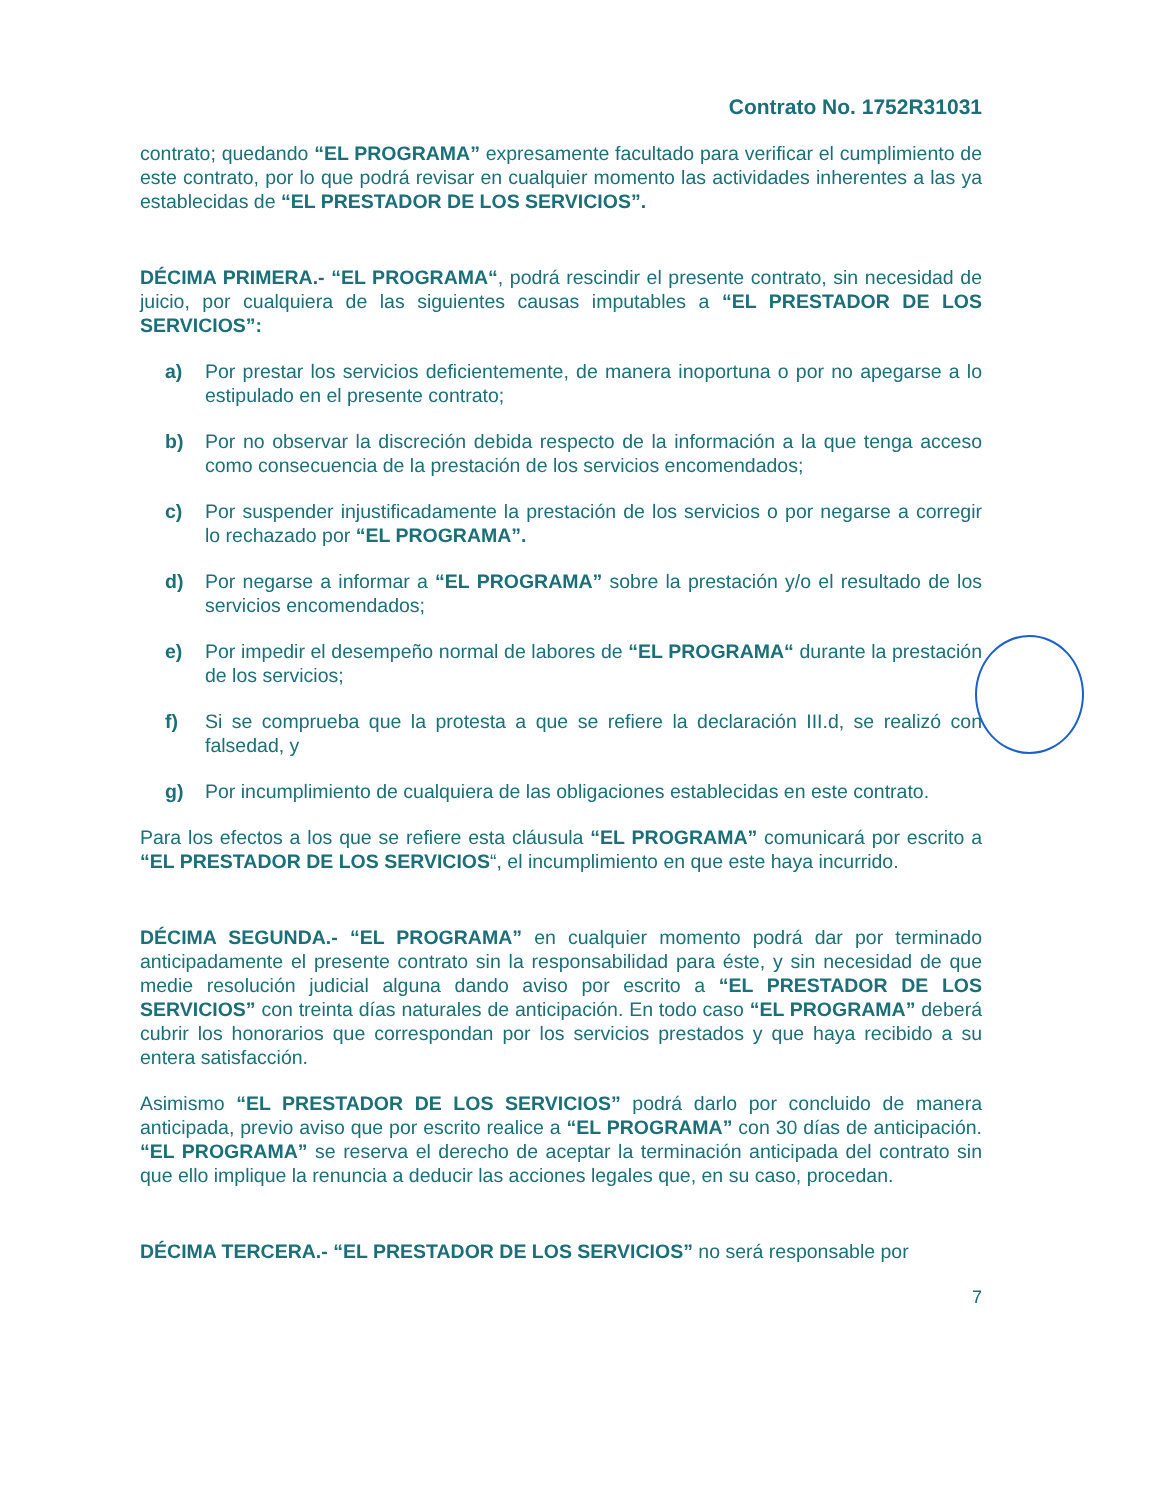Contrato No. 1752R31031
contrato; quedando “EL PROGRAMA” expresamente facultado para verificar el cumplimiento de este contrato, por lo que podrá revisar en cualquier momento las actividades inherentes a las ya establecidas de “EL PRESTADOR DE LOS SERVICIOS”.
DÉCIMA PRIMERA.- “EL PROGRAMA“, podrá rescindir el presente contrato, sin necesidad de juicio, por cualquiera de las siguientes causas imputables a “EL PRESTADOR DE LOS SERVICIOS”:
a) Por prestar los servicios deficientemente, de manera inoportuna o por no apegarse a lo estipulado en el presente contrato;
b) Por no observar la discreción debida respecto de la información a la que tenga acceso como consecuencia de la prestación de los servicios encomendados;
c) Por suspender injustificadamente la prestación de los servicios o por negarse a corregir lo rechazado por “EL PROGRAMA”.
d) Por negarse a informar a “EL PROGRAMA” sobre la prestación y/o el resultado de los servicios encomendados;
e) Por impedir el desempeño normal de labores de “EL PROGRAMA“ durante la prestación de los servicios;
f) Si se comprueba que la protesta a que se refiere la declaración III.d, se realizó con falsedad, y
g) Por incumplimiento de cualquiera de las obligaciones establecidas en este contrato.
Para los efectos a los que se refiere esta cláusula “EL PROGRAMA” comunicará por escrito a “EL PRESTADOR DE LOS SERVICIOS“, el incumplimiento en que este haya incurrido.
DÉCIMA SEGUNDA.- “EL PROGRAMA” en cualquier momento podrá dar por terminado anticipadamente el presente contrato sin la responsabilidad para éste, y sin necesidad de que medie resolución judicial alguna dando aviso por escrito a “EL PRESTADOR DE LOS SERVICIOS” con treinta días naturales de anticipación. En todo caso “EL PROGRAMA” deberá cubrir los honorarios que correspondan por los servicios prestados y que haya recibido a su entera satisfacción.
Asimismo “EL PRESTADOR DE LOS SERVICIOS” podrá darlo por concluido de manera anticipada, previo aviso que por escrito realice a “EL PROGRAMA” con 30 días de anticipación. “EL PROGRAMA” se reserva el derecho de aceptar la terminación anticipada del contrato sin que ello implique la renuncia a deducir las acciones legales que, en su caso, procedan.
DÉCIMA TERCERA.- “EL PRESTADOR DE LOS SERVICIOS” no será responsable por
7